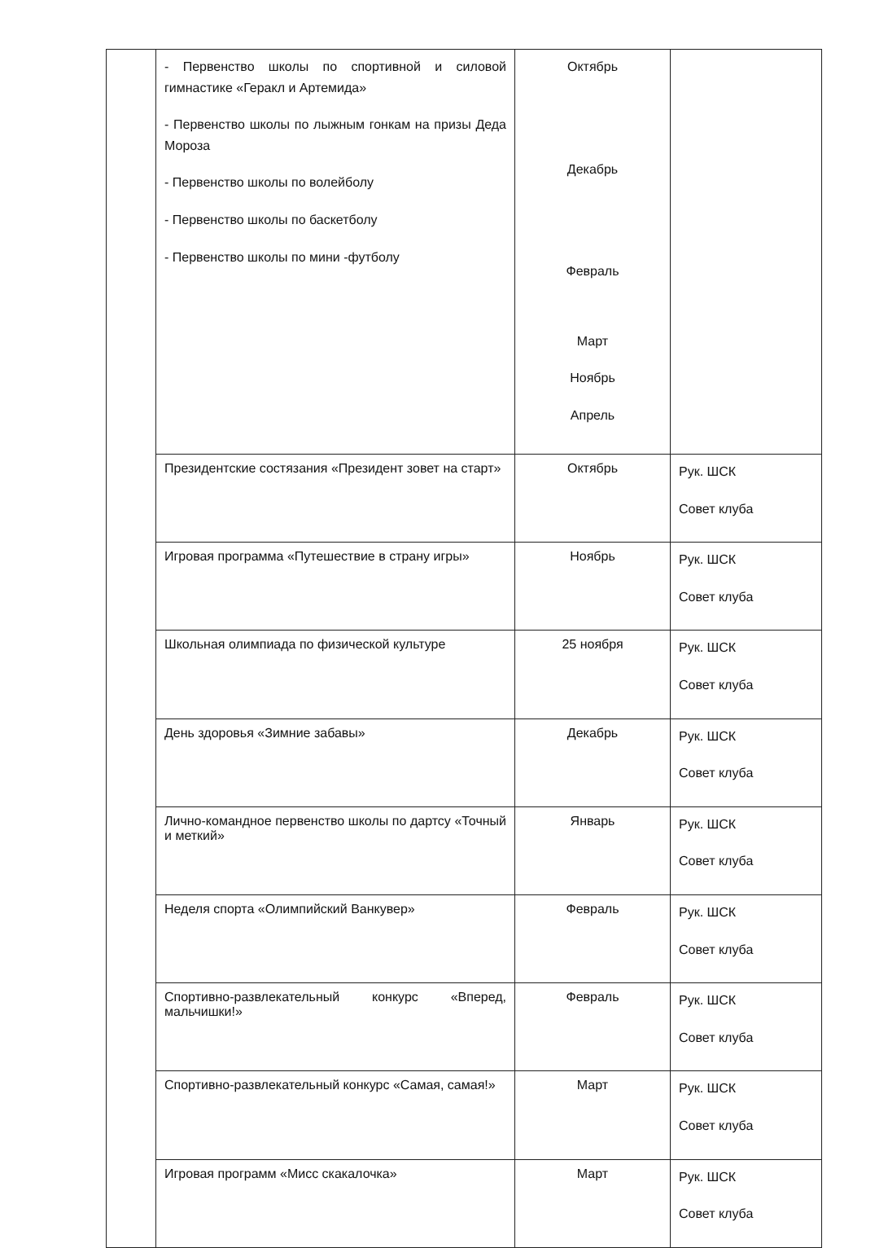| | - Первенство школы по спортивной и силовой гимнастике «Геракл и Артемида» - Первенство школы по лыжным гонкам на призы Деда Мороза - Первенство школы по волейболу - Первенство школы по баскетболу - Первенство школы по мини -футболу | Октябрь Декабрь Февраль Март Ноябрь Апрель | |
| | Президентские состязания «Президент зовет на старт» | Октябрь | Рук. ШСК Совет клуба |
| | Игровая программа «Путешествие в страну игры» | Ноябрь | Рук. ШСК Совет клуба |
| | Школьная олимпиада по физической культуре | 25 ноября | Рук. ШСК Совет клуба |
| | День здоровья «Зимние забавы» | Декабрь | Рук. ШСК Совет клуба |
| | Лично-командное первенство школы по дартсу «Точный и меткий» | Январь | Рук. ШСК Совет клуба |
| | Неделя спорта «Олимпийский Ванкувер» | Февраль | Рук. ШСК Совет клуба |
| | Спортивно-развлекательный конкурс «Вперед, мальчишки!» | Февраль | Рук. ШСК Совет клуба |
| | Спортивно-развлекательный конкурс «Самая, самая!» | Март | Рук. ШСК Совет клуба |
| | Игровая программ «Мисс скакалочка» | Март | Рук. ШСК Совет клуба |